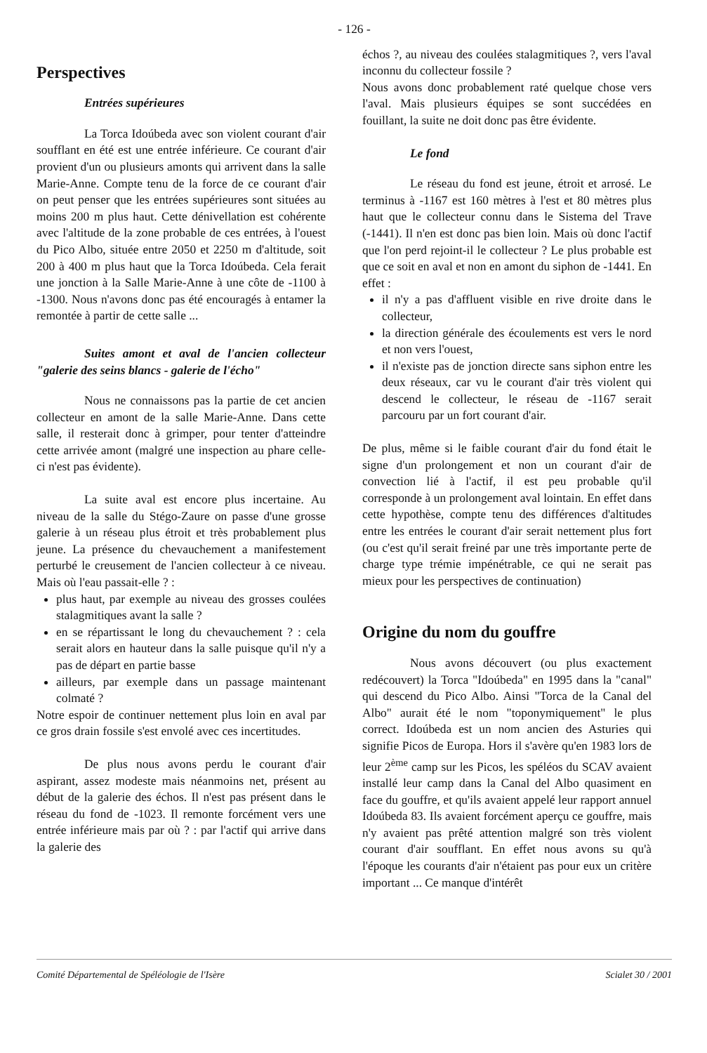- 126 -
Perspectives
Entrées supérieures
La Torca Idoúbeda avec son violent courant d'air soufflant en été est une entrée inférieure. Ce courant d'air provient d'un ou plusieurs amonts qui arrivent dans la salle Marie-Anne. Compte tenu de la force de ce courant d'air on peut penser que les entrées supérieures sont situées au moins 200 m plus haut. Cette dénivellation est cohérente avec l'altitude de la zone probable de ces entrées, à l'ouest du Pico Albo, située entre 2050 et 2250 m d'altitude, soit 200 à 400 m plus haut que la Torca Idoúbeda. Cela ferait une jonction à la Salle Marie-Anne à une côte de -1100 à -1300. Nous n'avons donc pas été encouragés à entamer la remontée à partir de cette salle ...
Suites amont et aval de l'ancien collecteur "galerie des seins blancs - galerie de l'écho"
Nous ne connaissons pas la partie de cet ancien collecteur en amont de la salle Marie-Anne. Dans cette salle, il resterait donc à grimper, pour tenter d'atteindre cette arrivée amont (malgré une inspection au phare celle-ci n'est pas évidente).
La suite aval est encore plus incertaine. Au niveau de la salle du Stégo-Zaure on passe d'une grosse galerie à un réseau plus étroit et très probablement plus jeune. La présence du chevauchement a manifestement perturbé le creusement de l'ancien collecteur à ce niveau. Mais où l'eau passait-elle ? :
plus haut, par exemple au niveau des grosses coulées stalagmitiques avant la salle ?
en se répartissant le long du chevauchement ? : cela serait alors en hauteur dans la salle puisque qu'il n'y a pas de départ en partie basse
ailleurs, par exemple dans un passage maintenant colmaté ?
Notre espoir de continuer nettement plus loin en aval par ce gros drain fossile s'est envolé avec ces incertitudes.
De plus nous avons perdu le courant d'air aspirant, assez modeste mais néanmoins net, présent au début de la galerie des échos. Il n'est pas présent dans le réseau du fond de -1023. Il remonte forcément vers une entrée inférieure mais par où ? : par l'actif qui arrive dans la galerie des
échos ?, au niveau des coulées stalagmitiques ?, vers l'aval inconnu du collecteur fossile ?
Nous avons donc probablement raté quelque chose vers l'aval. Mais plusieurs équipes se sont succédées en fouillant, la suite ne doit donc pas être évidente.
Le fond
Le réseau du fond est jeune, étroit et arrosé. Le terminus à -1167 est 160 mètres à l'est et 80 mètres plus haut que le collecteur connu dans le Sistema del Trave (-1441). Il n'en est donc pas bien loin. Mais où donc l'actif que l'on perd rejoint-il le collecteur ? Le plus probable est que ce soit en aval et non en amont du siphon de -1441. En effet :
il n'y a pas d'affluent visible en rive droite dans le collecteur,
la direction générale des écoulements est vers le nord et non vers l'ouest,
il n'existe pas de jonction directe sans siphon entre les deux réseaux, car vu le courant d'air très violent qui descend le collecteur, le réseau de -1167 serait parcouru par un fort courant d'air.
De plus, même si le faible courant d'air du fond était le signe d'un prolongement et non un courant d'air de convection lié à l'actif, il est peu probable qu'il corresponde à un prolongement aval lointain. En effet dans cette hypothèse, compte tenu des différences d'altitudes entre les entrées le courant d'air serait nettement plus fort (ou c'est qu'il serait freiné par une très importante perte de charge type trémie impénétrable, ce qui ne serait pas mieux pour les perspectives de continuation)
Origine du nom du gouffre
Nous avons découvert (ou plus exactement redécouvert) la Torca "Idoúbeda" en 1995 dans la "canal" qui descend du Pico Albo. Ainsi "Torca de la Canal del Albo" aurait été le nom "toponymiquement" le plus correct. Idoúbeda est un nom ancien des Asturies qui signifie Picos de Europa. Hors il s'avère qu'en 1983 lors de leur 2<sup>ème</sup> camp sur les Picos, les spéléos du SCAV avaient installé leur camp dans la Canal del Albo quasiment en face du gouffre, et qu'ils avaient appelé leur rapport annuel Idoúbeda 83. Ils avaient forcément aperçu ce gouffre, mais n'y avaient pas prêté attention malgré son très violent courant d'air soufflant. En effet nous avons su qu'à l'époque les courants d'air n'étaient pas pour eux un critère important ... Ce manque d'intérêt
Comité Départemental de Spéléologie de l'Isère Scialet 30 / 2001